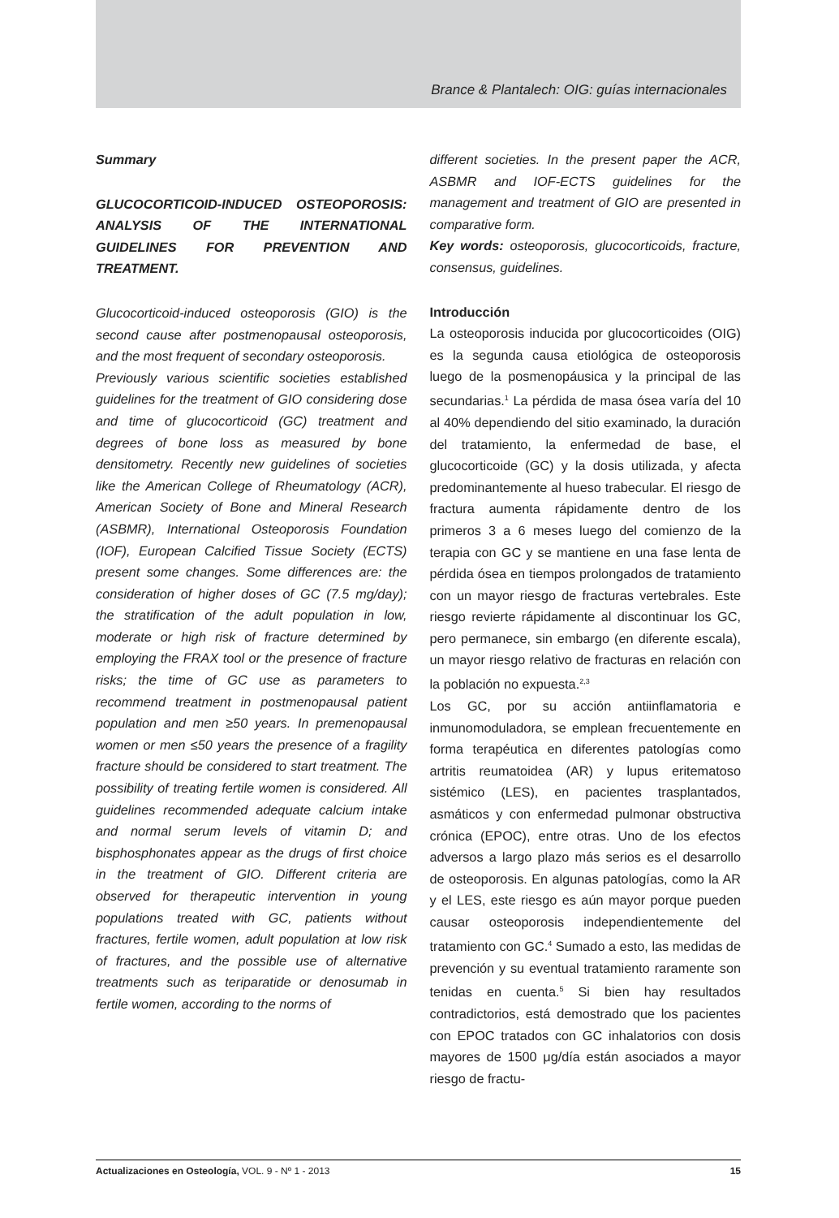Brance & Plantalech: OIG: guías internacionales
Summary
GLUCOCORTICOID-INDUCED OSTEOPOROSIS: ANALYSIS OF THE INTERNATIONAL GUIDELINES FOR PREVENTION AND TREATMENT.
Glucocorticoid-induced osteoporosis (GIO) is the second cause after postmenopausal osteoporosis, and the most frequent of secondary osteoporosis.
Previously various scientific societies established guidelines for the treatment of GIO considering dose and time of glucocorticoid (GC) treatment and degrees of bone loss as measured by bone densitometry. Recently new guidelines of societies like the American College of Rheumatology (ACR), American Society of Bone and Mineral Research (ASBMR), International Osteoporosis Foundation (IOF), European Calcified Tissue Society (ECTS) present some changes. Some differences are: the consideration of higher doses of GC (7.5 mg/day); the stratification of the adult population in low, moderate or high risk of fracture determined by employing the FRAX tool or the presence of fracture risks; the time of GC use as parameters to recommend treatment in postmenopausal patient population and men ≥50 years. In premenopausal women or men ≤50 years the presence of a fragility fracture should be considered to start treatment. The possibility of treating fertile women is considered. All guidelines recommended adequate calcium intake and normal serum levels of vitamin D; and bisphosphonates appear as the drugs of first choice in the treatment of GIO. Different criteria are observed for therapeutic intervention in young populations treated with GC, patients without fractures, fertile women, adult population at low risk of fractures, and the possible use of alternative treatments such as teriparatide or denosumab in fertile women, according to the norms of
different societies. In the present paper the ACR, ASBMR and IOF-ECTS guidelines for the management and treatment of GIO are presented in comparative form.
Key words: osteoporosis, glucocorticoids, fracture, consensus, guidelines.
Introducción
La osteoporosis inducida por glucocorticoides (OIG) es la segunda causa etiológica de osteoporosis luego de la posmenopáusica y la principal de las secundarias.<sup>1</sup> La pérdida de masa ósea varía del 10 al 40% dependiendo del sitio examinado, la duración del tratamiento, la enfermedad de base, el glucocorticoide (GC) y la dosis utilizada, y afecta predominantemente al hueso trabecular. El riesgo de fractura aumenta rápidamente dentro de los primeros 3 a 6 meses luego del comienzo de la terapia con GC y se mantiene en una fase lenta de pérdida ósea en tiempos prolongados de tratamiento con un mayor riesgo de fracturas vertebrales. Este riesgo revierte rápidamente al discontinuar los GC, pero permanece, sin embargo (en diferente escala), un mayor riesgo relativo de fracturas en relación con la población no expuesta.<sup>2,3</sup>
Los GC, por su acción antiinflamatoria e inmunomoduladora, se emplean frecuentemente en forma terapéutica en diferentes patologías como artritis reumatoidea (AR) y lupus eritematoso sistémico (LES), en pacientes trasplantados, asmáticos y con enfermedad pulmonar obstructiva crónica (EPOC), entre otras. Uno de los efectos adversos a largo plazo más serios es el desarrollo de osteoporosis. En algunas patologías, como la AR y el LES, este riesgo es aún mayor porque pueden causar osteoporosis independientemente del tratamiento con GC.<sup>4</sup> Sumado a esto, las medidas de prevención y su eventual tratamiento raramente son tenidas en cuenta.<sup>5</sup> Si bien hay resultados contradictorios, está demostrado que los pacientes con EPOC tratados con GC inhalatorios con dosis mayores de 1500 μg/día están asociados a mayor riesgo de fractu-
Actualizaciones en Osteología, VOL. 9 - Nº 1 - 2013 15